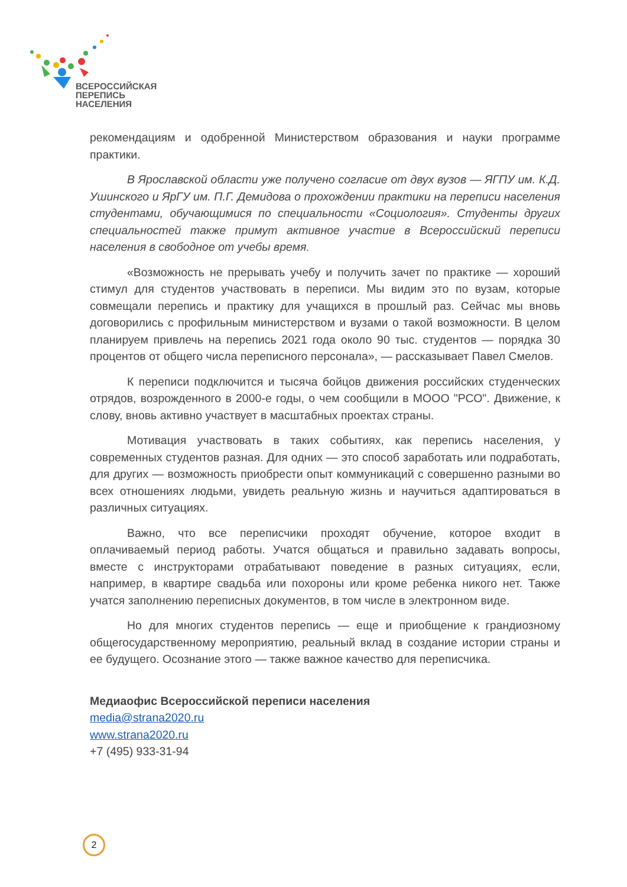ВСЕРОССИЙСКАЯ
ПЕРЕПИСЬ
НАСЕЛЕНИЯ
рекомендациям и одобренной Министерством образования и науки программе практики.
В Ярославской области уже получено согласие от двух вузов — ЯГПУ им. К.Д. Ушинского и ЯрГУ им. П.Г. Демидова о прохождении практики на переписи населения студентами, обучающимися по специальности «Социология». Студенты других специальностей также примут активное участие в Всероссийский переписи населения в свободное от учебы время.
«Возможность не прерывать учебу и получить зачет по практике — хороший стимул для студентов участвовать в переписи. Мы видим это по вузам, которые совмещали перепись и практику для учащихся в прошлый раз. Сейчас мы вновь договорились с профильным министерством и вузами о такой возможности. В целом планируем привлечь на перепись 2021 года около 90 тыс. студентов — порядка 30 процентов от общего числа переписного персонала», — рассказывает Павел Смелов.
К переписи подключится и тысяча бойцов движения российских студенческих отрядов, возрожденного в 2000-е годы, о чем сообщили в МООО "РСО". Движение, к слову, вновь активно участвует в масштабных проектах страны.
Мотивация участвовать в таких событиях, как перепись населения, у современных студентов разная. Для одних — это способ заработать или подработать, для других — возможность приобрести опыт коммуникаций с совершенно разными во всех отношениях людьми, увидеть реальную жизнь и научиться адаптироваться в различных ситуациях.
Важно, что все переписчики проходят обучение, которое входит в оплачиваемый период работы. Учатся общаться и правильно задавать вопросы, вместе с инструкторами отрабатывают поведение в разных ситуациях, если, например, в квартире свадьба или похороны или кроме ребенка никого нет. Также учатся заполнению переписных документов, в том числе в электронном виде.
Но для многих студентов перепись — еще и приобщение к грандиозному общегосударственному мероприятию, реальный вклад в создание истории страны и ее будущего. Осознание этого — также важное качество для переписчика.
Медиаофис Всероссийской переписи населения
media@strana2020.ru
www.strana2020.ru
+7 (495) 933-31-94
2